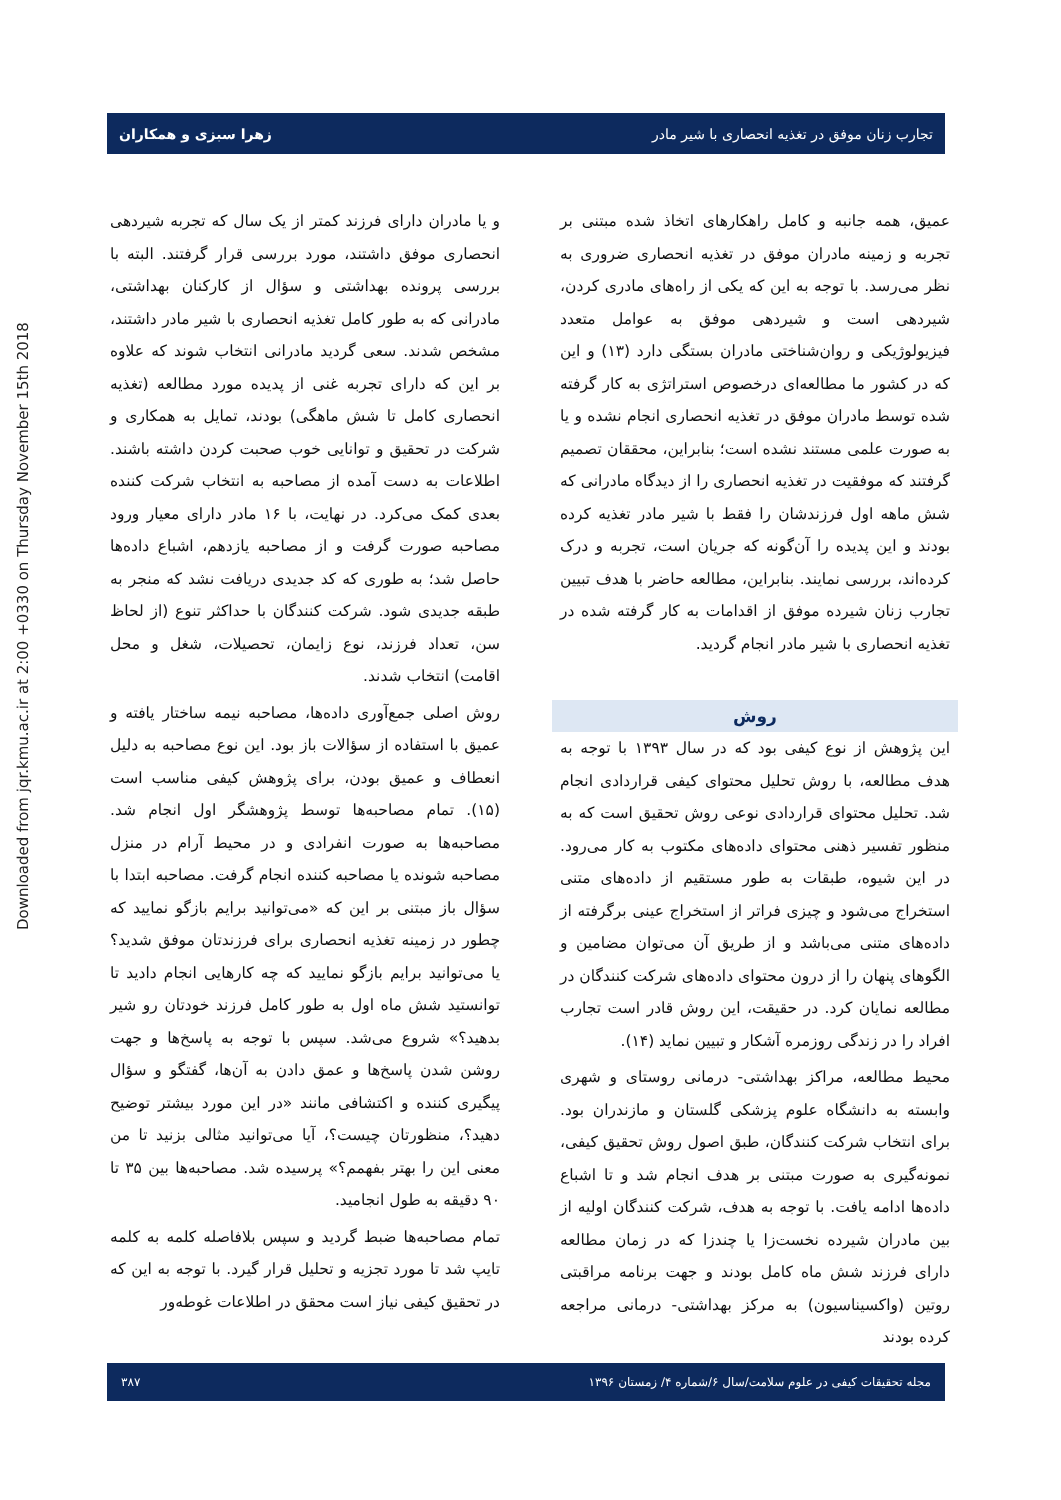Downloaded from jqr.kmu.ac.ir at 2:00 +0330 on Thursday November 15th 2018
تجارب زنان موفق در تغذیه انحصاری با شیر مادر زهرا سبزی و همکاران
عمیق، همه جانبه و کامل راهکارهای اتخاذ شده مبتنی بر تجربه و زمینه مادران موفق در تغذیه انحصاری ضروری به نظر می‌رسد. با توجه به این که یکی از راه‌های مادری کردن، شیردهی است و شیردهی موفق به عوامل متعدد فیزیولوژیکی و روان‌شناختی مادران بستگی دارد (۱۳) و این که در کشور ما مطالعه‌ای درخصوص استراتژی به کار گرفته شده توسط مادران موفق در تغذیه انحصاری انجام نشده و یا به صورت علمی مستند نشده است؛ بنابراین، محققان تصمیم گرفتند که موفقیت در تغذیه انحصاری را از دیدگاه مادرانی که شش ماهه اول فرزندشان را فقط با شیر مادر تغذیه کرده بودند و این پدیده را آن‌گونه که جریان است، تجربه و درک کرده‌اند، بررسی نمایند. بنابراین، مطالعه حاضر با هدف تبیین تجارب زنان شیرده موفق از اقدامات به کار گرفته شده در تغذیه انحصاری با شیر مادر انجام گردید.
روش
این پژوهش از نوع کیفی بود که در سال ۱۳۹۳ با توجه به هدف مطالعه، با روش تحلیل محتوای کیفی قراردادی انجام شد. تحلیل محتوای قراردادی نوعی روش تحقیق است که به منظور تفسیر ذهنی محتوای داده‌های مکتوب به کار می‌رود. در این شیوه، طبقات به طور مستقیم از داده‌های متنی استخراج می‌شود و چیزی فراتر از استخراج عینی برگرفته از داده‌های متنی می‌باشد و از طریق آن می‌توان مضامین و الگوهای پنهان را از درون محتوای داده‌های شرکت کنندگان در مطالعه نمایان کرد. در حقیقت، این روش قادر است تجارب افراد را در زندگی روزمره آشکار و تبیین نماید (۱۴).
محیط مطالعه، مراکز بهداشتی- درمانی روستای و شهری وابسته به دانشگاه علوم پزشکی گلستان و مازندران بود. برای انتخاب شرکت کنندگان، طبق اصول روش تحقیق کیفی، نمونه‌گیری به صورت مبتنی بر هدف انجام شد و تا اشباع داده‌ها ادامه یافت. با توجه به هدف، شرکت کنندگان اولیه از بین مادران شیرده نخست‌زا یا چندزا که در زمان مطالعه دارای فرزند شش ماه کامل بودند و جهت برنامه مراقبتی روتین (واکسیناسیون) به مرکز بهداشتی- درمانی مراجعه کرده بودند
و یا مادران دارای فرزند کمتر از یک سال که تجربه شیردهی انحصاری موفق داشتند، مورد بررسی قرار گرفتند. البته با بررسی پرونده بهداشتی و سؤال از کارکنان بهداشتی، مادرانی که به طور کامل تغذیه انحصاری با شیر مادر داشتند، مشخص شدند. سعی گردید مادرانی انتخاب شوند که علاوه بر این که دارای تجربه غنی از پدیده مورد مطالعه (تغذیه انحصاری کامل تا شش ماهگی) بودند، تمایل به همکاری و شرکت در تحقیق و توانایی خوب صحبت کردن داشته باشند. اطلاعات به دست آمده از مصاحبه به انتخاب شرکت کننده بعدی کمک می‌کرد. در نهایت، با ۱۶ مادر دارای معیار ورود مصاحبه صورت گرفت و از مصاحبه یازدهم، اشباع داده‌ها حاصل شد؛ به طوری که کد جدیدی دریافت نشد که منجر به طبقه جدیدی شود. شرکت کنندگان با حداکثر تنوع (از لحاظ سن، تعداد فرزند، نوع زایمان، تحصیلات، شغل و محل اقامت) انتخاب شدند.
روش اصلی جمع‌آوری داده‌ها، مصاحبه نیمه ساختار یافته و عمیق با استفاده از سؤالات باز بود. این نوع مصاحبه به دلیل انعطاف و عمیق بودن، برای پژوهش کیفی مناسب است (۱۵). تمام مصاحبه‌ها توسط پژوهشگر اول انجام شد. مصاحبه‌ها به صورت انفرادی و در محیط آرام در منزل مصاحبه شونده یا مصاحبه کننده انجام گرفت. مصاحبه ابتدا با سؤال باز مبتنی بر این که «می‌توانید برایم بازگو نمایید که چطور در زمینه تغذیه انحصاری برای فرزندتان موفق شدید؟ یا می‌توانید برایم بازگو نمایید که چه کارهایی انجام دادید تا توانستید شش ماه اول به طور کامل فرزند خودتان رو شیر بدهید؟» شروع می‌شد. سپس با توجه به پاسخ‌ها و جهت روشن شدن پاسخ‌ها و عمق دادن به آن‌ها، گفتگو و سؤال پیگیری کننده و اکتشافی مانند «در این مورد بیشتر توضیح دهید؟، منظورتان چیست؟، آیا می‌توانید مثالی بزنید تا من معنی این را بهتر بفهمم؟» پرسیده شد. مصاحبه‌ها بین ۳۵ تا ۹۰ دقیقه به طول انجامید.
تمام مصاحبه‌ها ضبط گردید و سپس بلافاصله کلمه به کلمه تایپ شد تا مورد تجزیه و تحلیل قرار گیرد. با توجه به این که در تحقیق کیفی نیاز است محقق در اطلاعات غوطه‌ور
مجله تحقیقات کیفی در علوم سلامت/سال ۶/شماره ۴/ زمستان ۱۳۹۶ ۳۸۷